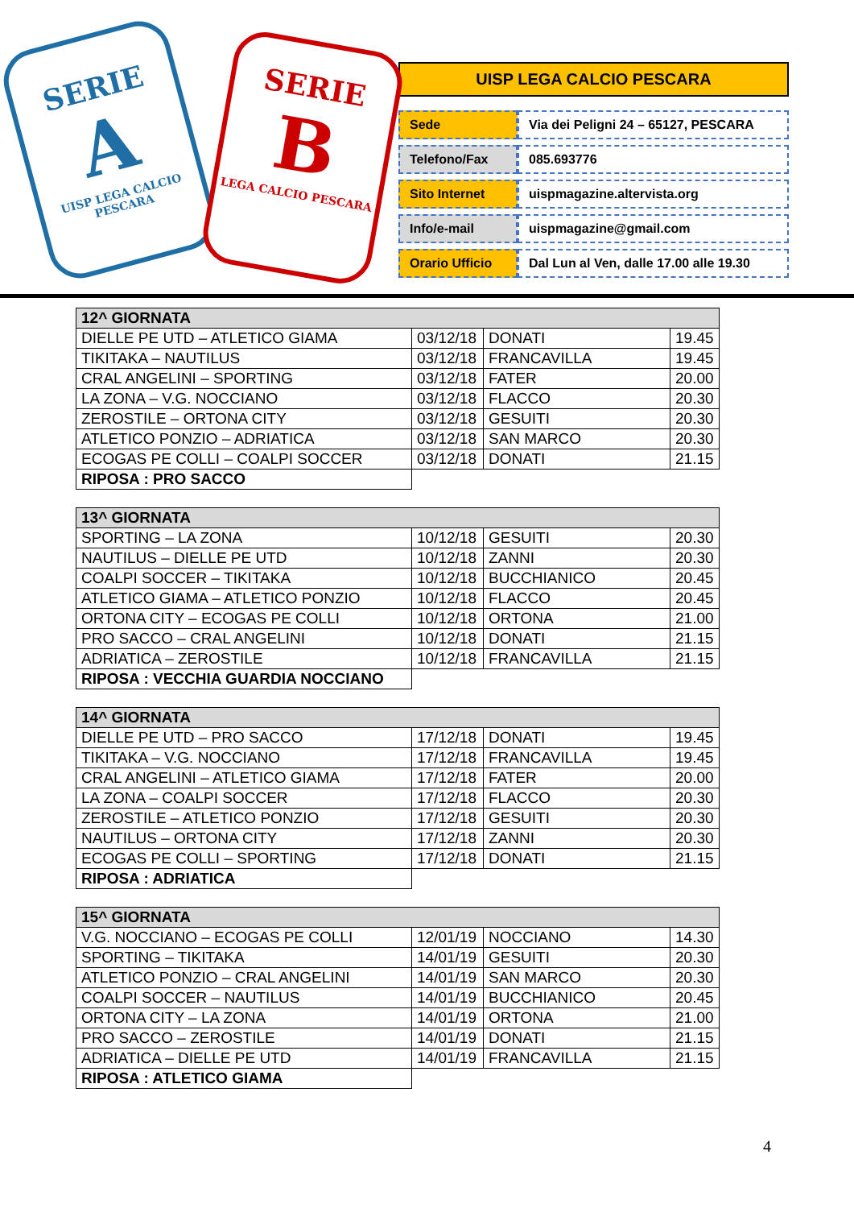SERIE
A
UISP LEGA CALCIO PESCARA
SERIE
B
LEGA CALCIO PESCARA
UISP LEGA CALCIO PESCARA
| Sede | Via dei Peligni 24 – 65127, PESCARA |
| Telefono/Fax | 085.693776 |
| Sito Internet | uispmagazine.altervista.org |
| Info/e-mail | uispmagazine@gmail.com |
| Orario Ufficio | Dal Lun al Ven, dalle 17.00 alle 19.30 |
| 12^ GIORNATA | | | |
| --- | --- | --- | --- |
| DIELLE PE UTD – ATLETICO GIAMA | 03/12/18 | DONATI | 19.45 |
| TIKITAKA – NAUTILUS | 03/12/18 | FRANCAVILLA | 19.45 |
| CRAL ANGELINI – SPORTING | 03/12/18 | FATER | 20.00 |
| LA ZONA – V.G. NOCCIANO | 03/12/18 | FLACCO | 20.30 |
| ZEROSTILE – ORTONA CITY | 03/12/18 | GESUITI | 20.30 |
| ATLETICO PONZIO – ADRIATICA | 03/12/18 | SAN MARCO | 20.30 |
| ECOGAS PE COLLI – COALPI SOCCER | 03/12/18 | DONATI | 21.15 |
| RIPOSA : PRO SACCO | | | |
| 13^ GIORNATA | | | |
| --- | --- | --- | --- |
| SPORTING – LA ZONA | 10/12/18 | GESUITI | 20.30 |
| NAUTILUS – DIELLE PE UTD | 10/12/18 | ZANNI | 20.30 |
| COALPI SOCCER – TIKITAKA | 10/12/18 | BUCCHIANICO | 20.45 |
| ATLETICO GIAMA – ATLETICO PONZIO | 10/12/18 | FLACCO | 20.45 |
| ORTONA CITY – ECOGAS PE COLLI | 10/12/18 | ORTONA | 21.00 |
| PRO SACCO – CRAL ANGELINI | 10/12/18 | DONATI | 21.15 |
| ADRIATICA – ZEROSTILE | 10/12/18 | FRANCAVILLA | 21.15 |
| RIPOSA : VECCHIA GUARDIA NOCCIANO | | | |
| 14^ GIORNATA | | | |
| --- | --- | --- | --- |
| DIELLE PE UTD – PRO SACCO | 17/12/18 | DONATI | 19.45 |
| TIKITAKA – V.G. NOCCIANO | 17/12/18 | FRANCAVILLA | 19.45 |
| CRAL ANGELINI – ATLETICO GIAMA | 17/12/18 | FATER | 20.00 |
| LA ZONA – COALPI SOCCER | 17/12/18 | FLACCO | 20.30 |
| ZEROSTILE – ATLETICO PONZIO | 17/12/18 | GESUITI | 20.30 |
| NAUTILUS – ORTONA CITY | 17/12/18 | ZANNI | 20.30 |
| ECOGAS PE COLLI – SPORTING | 17/12/18 | DONATI | 21.15 |
| RIPOSA : ADRIATICA | | | |
| 15^ GIORNATA | | | |
| --- | --- | --- | --- |
| V.G. NOCCIANO – ECOGAS PE COLLI | 12/01/19 | NOCCIANO | 14.30 |
| SPORTING – TIKITAKA | 14/01/19 | GESUITI | 20.30 |
| ATLETICO PONZIO – CRAL ANGELINI | 14/01/19 | SAN MARCO | 20.30 |
| COALPI SOCCER – NAUTILUS | 14/01/19 | BUCCHIANICO | 20.45 |
| ORTONA CITY – LA ZONA | 14/01/19 | ORTONA | 21.00 |
| PRO SACCO – ZEROSTILE | 14/01/19 | DONATI | 21.15 |
| ADRIATICA – DIELLE PE UTD | 14/01/19 | FRANCAVILLA | 21.15 |
| RIPOSA : ATLETICO GIAMA | | | |
4